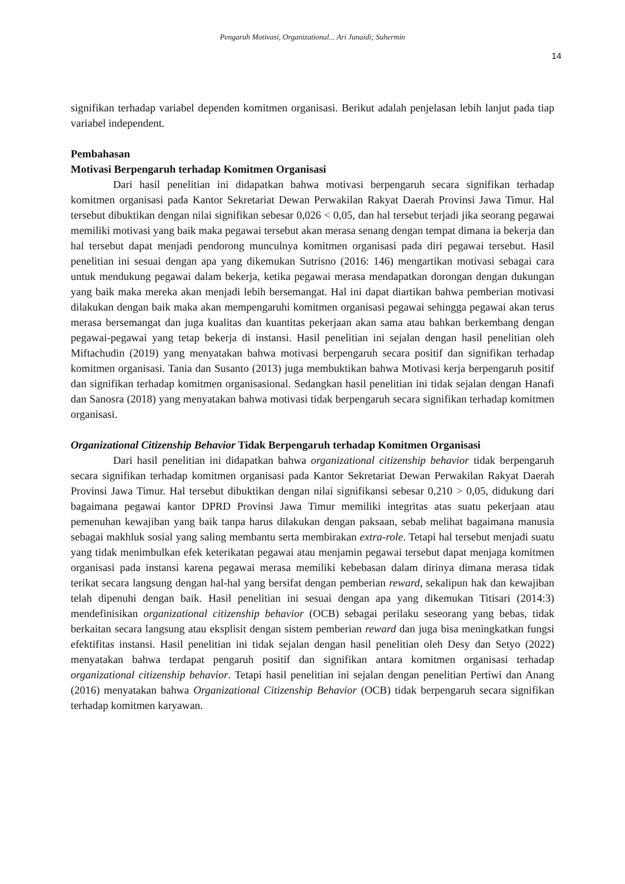Pengaruh Motivasi, Organizational... Ari Junaidi; Suhermin
14
signifikan terhadap variabel dependen komitmen organisasi. Berikut adalah penjelasan lebih lanjut pada tiap variabel independent.
Pembahasan
Motivasi Berpengaruh terhadap Komitmen Organisasi
Dari hasil penelitian ini didapatkan bahwa motivasi berpengaruh secara signifikan terhadap komitmen organisasi pada Kantor Sekretariat Dewan Perwakilan Rakyat Daerah Provinsi Jawa Timur. Hal tersebut dibuktikan dengan nilai signifikan sebesar 0,026 < 0,05, dan hal tersebut terjadi jika seorang pegawai memiliki motivasi yang baik maka pegawai tersebut akan merasa senang dengan tempat dimana ia bekerja dan hal tersebut dapat menjadi pendorong munculnya komitmen organisasi pada diri pegawai tersebut. Hasil penelitian ini sesuai dengan apa yang dikemukan Sutrisno (2016: 146) mengartikan motivasi sebagai cara untuk mendukung pegawai dalam bekerja, ketika pegawai merasa mendapatkan dorongan dengan dukungan yang baik maka mereka akan menjadi lebih bersemangat. Hal ini dapat diartikan bahwa pemberian motivasi dilakukan dengan baik maka akan mempengaruhi komitmen organisasi pegawai sehingga pegawai akan terus merasa bersemangat dan juga kualitas dan kuantitas pekerjaan akan sama atau bahkan berkembang dengan pegawai-pegawai yang tetap bekerja di instansi. Hasil penelitian ini sejalan dengan hasil penelitian oleh Miftachudin (2019) yang menyatakan bahwa motivasi berpengaruh secara positif dan signifikan terhadap komitmen organisasi. Tania dan Susanto (2013) juga membuktikan bahwa Motivasi kerja berpengaruh positif dan signifikan terhadap komitmen organisasional. Sedangkan hasil penelitian ini tidak sejalan dengan Hanafi dan Sanosra (2018) yang menyatakan bahwa motivasi tidak berpengaruh secara signifikan terhadap komitmen organisasi.
Organizational Citizenship Behavior Tidak Berpengaruh terhadap Komitmen Organisasi
Dari hasil penelitian ini didapatkan bahwa organizational citizenship behavior tidak berpengaruh secara signifikan terhadap komitmen organisasi pada Kantor Sekretariat Dewan Perwakilan Rakyat Daerah Provinsi Jawa Timur. Hal tersebut dibuktikan dengan nilai signifikansi sebesar 0,210 > 0,05, didukung dari bagaimana pegawai kantor DPRD Provinsi Jawa Timur memiliki integritas atas suatu pekerjaan atau pemenuhan kewajiban yang baik tanpa harus dilakukan dengan paksaan, sebab melihat bagaimana manusia sebagai makhluk sosial yang saling membantu serta membirakan extra-role. Tetapi hal tersebut menjadi suatu yang tidak menimbulkan efek keterikatan pegawai atau menjamin pegawai tersebut dapat menjaga komitmen organisasi pada instansi karena pegawai merasa memiliki kebebasan dalam dirinya dimana merasa tidak terikat secara langsung dengan hal-hal yang bersifat dengan pemberian reward, sekalipun hak dan kewajiban telah dipenuhi dengan baik. Hasil penelitian ini sesuai dengan apa yang dikemukan Titisari (2014:3) mendefinisikan organizational citizenship behavior (OCB) sebagai perilaku seseorang yang bebas, tidak berkaitan secara langsung atau eksplisit dengan sistem pemberian reward dan juga bisa meningkatkan fungsi efektifitas instansi. Hasil penelitian ini tidak sejalan dengan hasil penelitian oleh Desy dan Setyo (2022) menyatakan bahwa terdapat pengaruh positif dan signifikan antara komitmen organisasi terhadap organizational citizenship behavior. Tetapi hasil penelitian ini sejalan dengan penelitian Pertiwi dan Anang (2016) menyatakan bahwa Organizational Citizenship Behavior (OCB) tidak berpengaruh secara signifikan terhadap komitmen karyawan.